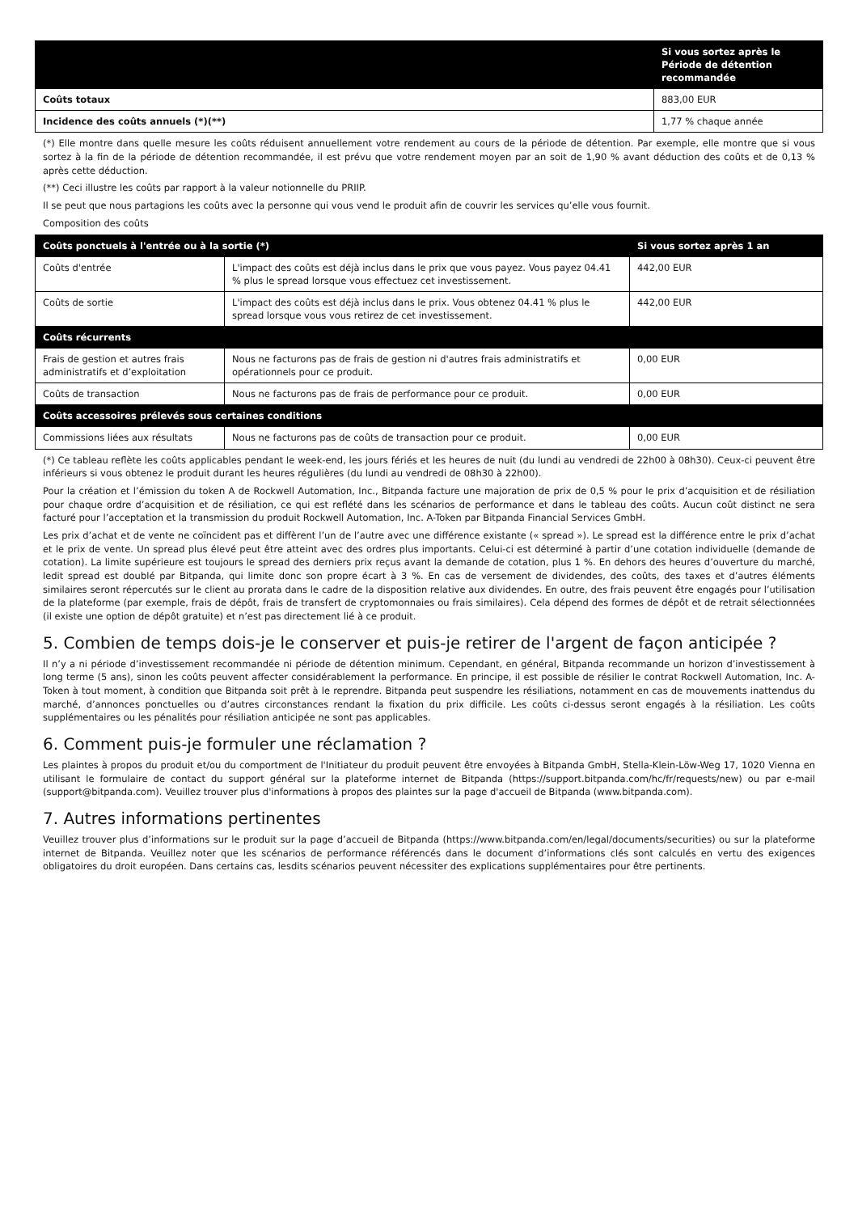| | Si vous sortez après le Période de détention recommandée |
| --- | --- |
| Coûts totaux | 883,00 EUR |
| Incidence des coûts annuels (*)(**) | 1,77 % chaque année |
(*) Elle montre dans quelle mesure les coûts réduisent annuellement votre rendement au cours de la période de détention. Par exemple, elle montre que si vous sortez à la fin de la période de détention recommandée, il est prévu que votre rendement moyen par an soit de 1,90 % avant déduction des coûts et de 0,13 % après cette déduction.
(**) Ceci illustre les coûts par rapport à la valeur notionnelle du PRIIP.
Il se peut que nous partagions les coûts avec la personne qui vous vend le produit afin de couvrir les services qu’elle vous fournit.
Composition des coûts
| Coûts ponctuels à l'entrée ou à la sortie (*) | | Si vous sortez après 1 an |
| --- | --- | --- |
| Coûts d'entrée | L'impact des coûts est déjà inclus dans le prix que vous payez. Vous payez 04.41 % plus le spread lorsque vous effectuez cet investissement. | 442,00 EUR |
| Coûts de sortie | L'impact des coûts est déjà inclus dans le prix. Vous obtenez 04.41 % plus le spread lorsque vous vous retirez de cet investissement. | 442,00 EUR |
| Coûts récurrents | | |
| Frais de gestion et autres frais administratifs et d’exploitation | Nous ne facturons pas de frais de gestion ni d'autres frais administratifs et opérationnels pour ce produit. | 0,00 EUR |
| Coûts de transaction | Nous ne facturons pas de frais de performance pour ce produit. | 0,00 EUR |
| Coûts accessoires prélevés sous certaines conditions | | |
| Commissions liées aux résultats | Nous ne facturons pas de coûts de transaction pour ce produit. | 0,00 EUR |
(*) Ce tableau reflète les coûts applicables pendant le week-end, les jours fériés et les heures de nuit (du lundi au vendredi de 22h00 à 08h30). Ceux-ci peuvent être inférieurs si vous obtenez le produit durant les heures régulières (du lundi au vendredi de 08h30 à 22h00).
Pour la création et l’émission du token A de Rockwell Automation, Inc., Bitpanda facture une majoration de prix de 0,5 % pour le prix d’acquisition et de résiliation pour chaque ordre d’acquisition et de résiliation, ce qui est reflété dans les scénarios de performance et dans le tableau des coûts. Aucun coût distinct ne sera facturé pour l’acceptation et la transmission du produit Rockwell Automation, Inc. A-Token par Bitpanda Financial Services GmbH.
Les prix d’achat et de vente ne coïncident pas et diffèrent l’un de l’autre avec une différence existante (« spread »). Le spread est la différence entre le prix d’achat et le prix de vente. Un spread plus élevé peut être atteint avec des ordres plus importants. Celui-ci est déterminé à partir d’une cotation individuelle (demande de cotation). La limite supérieure est toujours le spread des derniers prix reçus avant la demande de cotation, plus 1 %. En dehors des heures d’ouverture du marché, ledit spread est doublé par Bitpanda, qui limite donc son propre écart à 3 %. En cas de versement de dividendes, des coûts, des taxes et d’autres éléments similaires seront répercutés sur le client au prorata dans le cadre de la disposition relative aux dividendes. En outre, des frais peuvent être engagés pour l’utilisation de la plateforme (par exemple, frais de dépôt, frais de transfert de cryptomonnaies ou frais similaires). Cela dépend des formes de dépôt et de retrait sélectionnées (il existe une option de dépôt gratuite) et n’est pas directement lié à ce produit.
5. Combien de temps dois-je le conserver et puis-je retirer de l'argent de façon anticipée ?
Il n’y a ni période d’investissement recommandée ni période de détention minimum. Cependant, en général, Bitpanda recommande un horizon d’investissement à long terme (5 ans), sinon les coûts peuvent affecter considérablement la performance. En principe, il est possible de résilier le contrat Rockwell Automation, Inc. A-Token à tout moment, à condition que Bitpanda soit prêt à le reprendre. Bitpanda peut suspendre les résiliations, notamment en cas de mouvements inattendus du marché, d’annonces ponctuelles ou d’autres circonstances rendant la fixation du prix difficile. Les coûts ci-dessus seront engagés à la résiliation. Les coûts supplémentaires ou les pénalités pour résiliation anticipée ne sont pas applicables.
6. Comment puis-je formuler une réclamation ?
Les plaintes à propos du produit et/ou du comportment de l'Initiateur du produit peuvent être envoyées à Bitpanda GmbH, Stella-Klein-Löw-Weg 17, 1020 Vienna en utilisant le formulaire de contact du support général sur la plateforme internet de Bitpanda (https://support.bitpanda.com/hc/fr/requests/new) ou par e-mail (support@bitpanda.com). Veuillez trouver plus d'informations à propos des plaintes sur la page d'accueil de Bitpanda (www.bitpanda.com).
7. Autres informations pertinentes
Veuillez trouver plus d’informations sur le produit sur la page d’accueil de Bitpanda (https://www.bitpanda.com/en/legal/documents/securities) ou sur la plateforme internet de Bitpanda. Veuillez noter que les scénarios de performance référencés dans le document d’informations clés sont calculés en vertu des exigences obligatoires du droit européen. Dans certains cas, lesdits scénarios peuvent nécessiter des explications supplémentaires pour être pertinents.